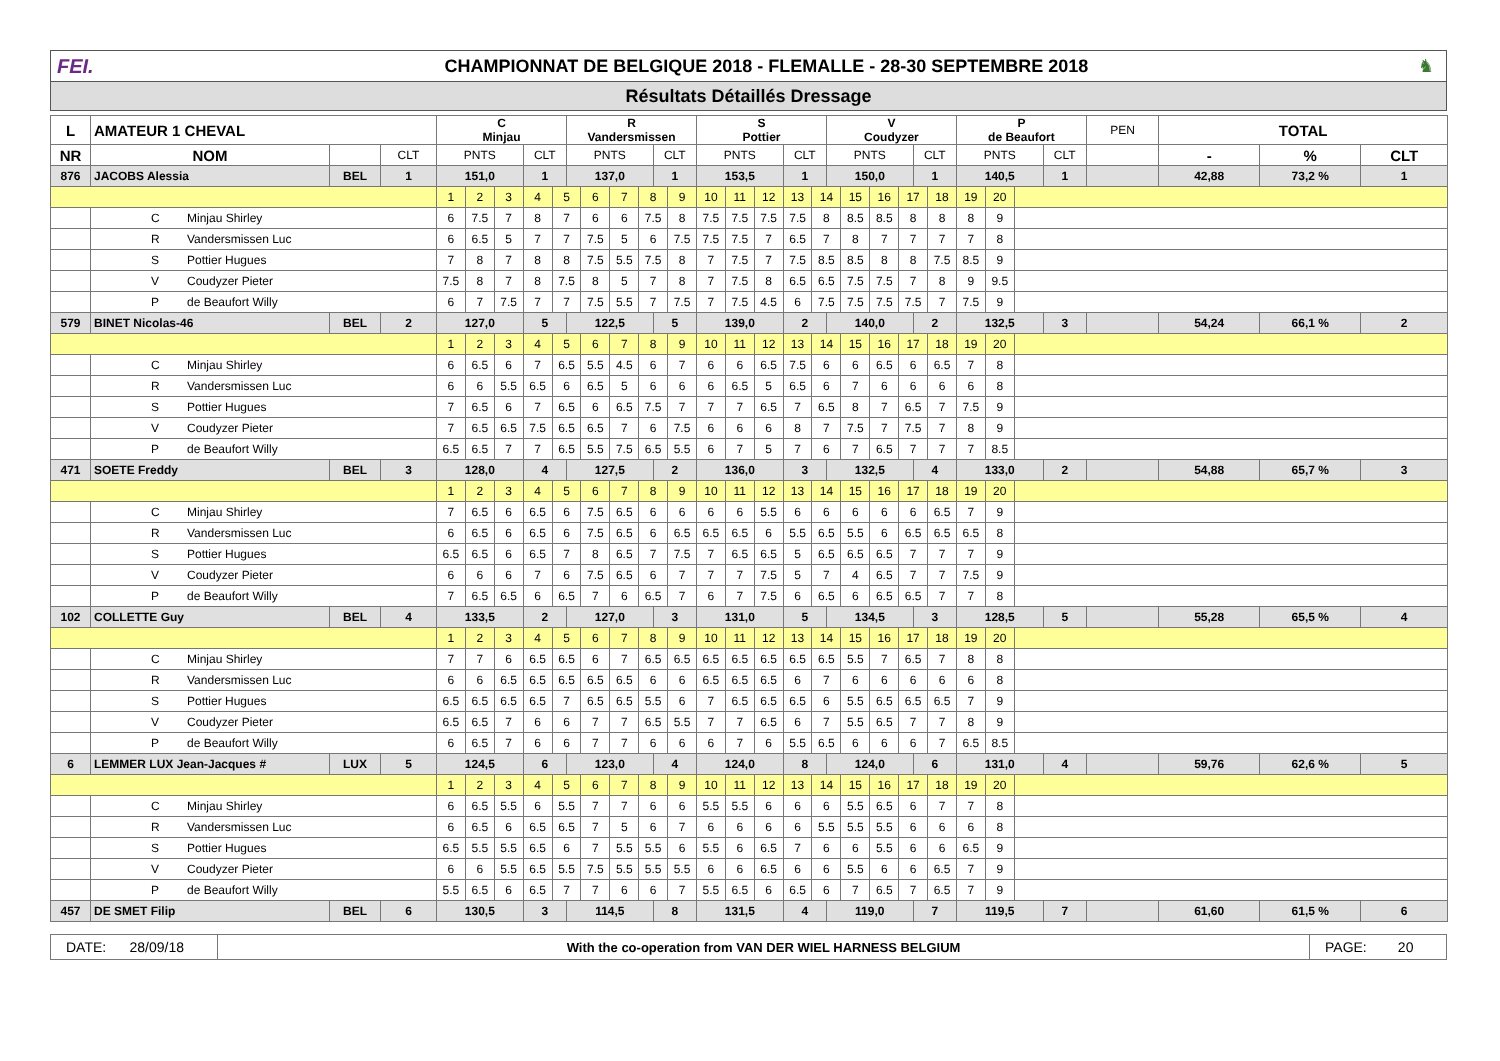FEI.
CHAMPIONNAT DE BELGIQUE 2018 - FLEMALLE - 28-30 SEPTEMBRE 2018
♞
Résultats Détaillés Dressage
| L | AMATEUR 1 CHEVAL | | | C Minjau | | | | | R Vandersmissen | | | | | | S Pottier | | | | | V Coudyzer | | | | | | P de Beaufort | | | | PEN | TOTAL | | |
| --- | --- | --- | --- | --- | --- | --- | --- | --- | --- | --- | --- | --- | --- | --- | --- | --- | --- | --- | --- | --- | --- | --- | --- | --- | --- | --- | --- | --- | --- | --- | --- | --- | --- |
| NR | NOM | | CLT | PNTS | | | CLT | | PNTS | | | | CLT | | PNTS | | | CLT | | PNTS | | | | CLT | | PNTS | | | CLT | | - | % | CLT |
| 876 | JACOBS Alessia | BEL | 1 | 151,0 | | | 1 | | 137,0 | | | | 1 | | 153,5 | | | 1 | | 150,0 | | | | 1 | | 140,5 | | | 1 | | 42,88 | 73,2 % | 1 |
| | | | | 1 | 2 | 3 | 4 | 5 | | 6 | 7 | 8 | | 9 | 10 | 11 | 12 | 13 | 14 | | 15 | 16 | 17 | | 18 | 19 | 20 | | | | | | |
| | C Minjau Shirley | | | 6 | 7.5 | 7 | 8 | 7 | | 6 | 6 | 7.5 | | 8 | 7.5 | 7.5 | 7.5 | 7.5 | 8 | | 8.5 | 8.5 | 8 | | 8 | 8 | 9 | | | | | | |
| | R Vandersmissen Luc | | | 6 | 6.5 | 5 | 7 | 7 | | 7.5 | 5 | 6 | | 7.5 | 7.5 | 7.5 | 7 | 6.5 | 7 | | 8 | 7 | 7 | | 7 | 7 | 8 | | | | | | |
| | S Pottier Hugues | | | 7 | 8 | 7 | 8 | 8 | | 7.5 | 5.5 | 7.5 | | 8 | 7 | 7.5 | 7 | 7.5 | 8.5 | | 8.5 | 8 | 8 | | 7.5 | 8.5 | 9 | | | | | | |
| | V Coudyzer Pieter | | | 7.5 | 8 | 7 | 8 | 7.5 | | 8 | 5 | 7 | | 8 | 7 | 7.5 | 8 | 6.5 | 6.5 | | 7.5 | 7.5 | 7 | | 8 | 9 | 9.5 | | | | | | |
| | P de Beaufort Willy | | | 6 | 7 | 7.5 | 7 | 7 | | 7.5 | 5.5 | 7 | | 7.5 | 7 | 7.5 | 4.5 | 6 | 7.5 | | 7.5 | 7.5 | 7.5 | | 7 | 7.5 | 9 | | | | | | |
| 579 | BINET Nicolas-46 | BEL | 2 | 127,0 | | | 5 | | 122,5 | | | | 5 | | 139,0 | | | 2 | | 140,0 | | | | 2 | | 132,5 | | | 3 | | 54,24 | 66,1 % | 2 |
| | | | | 1 | 2 | 3 | 4 | 5 | | 6 | 7 | 8 | | 9 | 10 | 11 | 12 | 13 | 14 | | 15 | 16 | 17 | | 18 | 19 | 20 | | | | | | |
| | C Minjau Shirley | | | 6 | 6.5 | 6 | 7 | 6.5 | | 5.5 | 4.5 | 6 | | 7 | 6 | 6 | 6.5 | 7.5 | 6 | | 6 | 6.5 | 6 | | 6.5 | 7 | 8 | | | | | | |
| | R Vandersmissen Luc | | | 6 | 6 | 5.5 | 6.5 | 6 | | 6.5 | 5 | 6 | | 6 | 6 | 6.5 | 5 | 6.5 | 6 | | 7 | 6 | 6 | | 6 | 6 | 8 | | | | | | |
| | S Pottier Hugues | | | 7 | 6.5 | 6 | 7 | 6.5 | | 6 | 6.5 | 7.5 | | 7 | 7 | 7 | 6.5 | 7 | 6.5 | | 8 | 7 | 6.5 | | 7 | 7.5 | 9 | | | | | | |
| | V Coudyzer Pieter | | | 7 | 6.5 | 6.5 | 7.5 | 6.5 | | 6.5 | 7 | 6 | | 7.5 | 6 | 6 | 6 | 8 | 7 | | 7.5 | 7 | 7.5 | | 7 | 8 | 9 | | | | | | |
| | P de Beaufort Willy | | | 6.5 | 6.5 | 7 | 7 | 6.5 | | 5.5 | 7.5 | 6.5 | | 5.5 | 6 | 7 | 5 | 7 | 6 | | 7 | 6.5 | 7 | | 7 | 7 | 8.5 | | | | | | |
| 471 | SOETE Freddy | BEL | 3 | 128,0 | | | 4 | | 127,5 | | | | 2 | | 136,0 | | | 3 | | 132,5 | | | | 4 | | 133,0 | | | 2 | | 54,88 | 65,7 % | 3 |
| | | | | 1 | 2 | 3 | 4 | 5 | | 6 | 7 | 8 | | 9 | 10 | 11 | 12 | 13 | 14 | | 15 | 16 | 17 | | 18 | 19 | 20 | | | | | | |
| | C Minjau Shirley | | | 7 | 6.5 | 6 | 6.5 | 6 | | 7.5 | 6.5 | 6 | | 6 | 6 | 6 | 5.5 | 6 | 6 | | 6 | 6 | 6 | | 6.5 | 7 | 9 | | | | | | |
| | R Vandersmissen Luc | | | 6 | 6.5 | 6 | 6.5 | 6 | | 7.5 | 6.5 | 6 | | 6.5 | 6.5 | 6.5 | 6 | 5.5 | 6.5 | | 5.5 | 6 | 6.5 | | 6.5 | 6.5 | 8 | | | | | | |
| | S Pottier Hugues | | | 6.5 | 6.5 | 6 | 6.5 | 7 | | 8 | 6.5 | 7 | | 7.5 | 7 | 6.5 | 6.5 | 5 | 6.5 | | 6.5 | 6.5 | 7 | | 7 | 7 | 9 | | | | | | |
| | V Coudyzer Pieter | | | 6 | 6 | 6 | 7 | 6 | | 7.5 | 6.5 | 6 | | 7 | 7 | 7 | 7.5 | 5 | 7 | | 4 | 6.5 | 7 | | 7 | 7.5 | 9 | | | | | | |
| | P de Beaufort Willy | | | 7 | 6.5 | 6.5 | 6 | 6.5 | | 7 | 6 | 6.5 | | 7 | 6 | 7 | 7.5 | 6 | 6.5 | | 6 | 6.5 | 6.5 | | 7 | 7 | 8 | | | | | | |
| 102 | COLLETTE Guy | BEL | 4 | 133,5 | | | 2 | | 127,0 | | | | 3 | | 131,0 | | | 5 | | 134,5 | | | | 3 | | 128,5 | | | 5 | | 55,28 | 65,5 % | 4 |
| | | | | 1 | 2 | 3 | 4 | 5 | | 6 | 7 | 8 | | 9 | 10 | 11 | 12 | 13 | 14 | | 15 | 16 | 17 | | 18 | 19 | 20 | | | | | | |
| | C Minjau Shirley | | | 7 | 7 | 6 | 6.5 | 6.5 | | 6 | 7 | 6.5 | | 6.5 | 6.5 | 6.5 | 6.5 | 6.5 | 6.5 | | 5.5 | 7 | 6.5 | | 7 | 8 | 8 | | | | | | |
| | R Vandersmissen Luc | | | 6 | 6 | 6.5 | 6.5 | 6.5 | | 6.5 | 6.5 | 6 | | 6 | 6.5 | 6.5 | 6.5 | 6 | 7 | | 6 | 6 | 6 | | 6 | 6 | 8 | | | | | | |
| | S Pottier Hugues | | | 6.5 | 6.5 | 6.5 | 6.5 | 7 | | 6.5 | 6.5 | 5.5 | | 6 | 7 | 6.5 | 6.5 | 6.5 | 6 | | 5.5 | 6.5 | 6.5 | | 6.5 | 7 | 9 | | | | | | |
| | V Coudyzer Pieter | | | 6.5 | 6.5 | 7 | 6 | 6 | | 7 | 7 | 6.5 | | 5.5 | 7 | 7 | 6.5 | 6 | 7 | | 5.5 | 6.5 | 7 | | 7 | 8 | 9 | | | | | | |
| | P de Beaufort Willy | | | 6 | 6.5 | 7 | 6 | 6 | | 7 | 7 | 6 | | 6 | 6 | 7 | 6 | 5.5 | 6.5 | | 6 | 6 | 6 | | 7 | 6.5 | 8.5 | | | | | | |
| 6 | LEMMER LUX Jean-Jacques # | LUX | 5 | 124,5 | | | 6 | | 123,0 | | | | 4 | | 124,0 | | | 8 | | 124,0 | | | | 6 | | 131,0 | | | 4 | | 59,76 | 62,6 % | 5 |
| | | | | 1 | 2 | 3 | 4 | 5 | | 6 | 7 | 8 | | 9 | 10 | 11 | 12 | 13 | 14 | | 15 | 16 | 17 | | 18 | 19 | 20 | | | | | | |
| | C Minjau Shirley | | | 6 | 6.5 | 5.5 | 6 | 5.5 | | 7 | 7 | 6 | | 6 | 5.5 | 5.5 | 6 | 6 | 6 | | 5.5 | 6.5 | 6 | | 7 | 7 | 8 | | | | | | |
| | R Vandersmissen Luc | | | 6 | 6.5 | 6 | 6.5 | 6.5 | | 7 | 5 | 6 | | 7 | 6 | 6 | 6 | 6 | 5.5 | | 5.5 | 5.5 | 6 | | 6 | 6 | 8 | | | | | | |
| | S Pottier Hugues | | | 6.5 | 5.5 | 5.5 | 6.5 | 6 | | 7 | 5.5 | 5.5 | | 6 | 5.5 | 6 | 6.5 | 7 | 6 | | 6 | 5.5 | 6 | | 6 | 6.5 | 9 | | | | | | |
| | V Coudyzer Pieter | | | 6 | 6 | 5.5 | 6.5 | 5.5 | | 7.5 | 5.5 | 5.5 | | 5.5 | 6 | 6 | 6.5 | 6 | 6 | | 5.5 | 6 | 6 | | 6.5 | 7 | 9 | | | | | | |
| | P de Beaufort Willy | | | 5.5 | 6.5 | 6 | 6.5 | 7 | | 7 | 6 | 6 | | 7 | 5.5 | 6.5 | 6 | 6.5 | 6 | | 7 | 6.5 | 7 | | 6.5 | 7 | 9 | | | | | | |
| 457 | DE SMET Filip | BEL | 6 | 130,5 | | | 3 | | 114,5 | | | | 8 | | 131,5 | | | 4 | | 119,0 | | | | 7 | | 119,5 | | | 7 | | 61,60 | 61,5 % | 6 |
| DATE: 28/09/18 | With the co-operation from VAN DER WIEL HARNESS BELGIUM | PAGE: 20 |